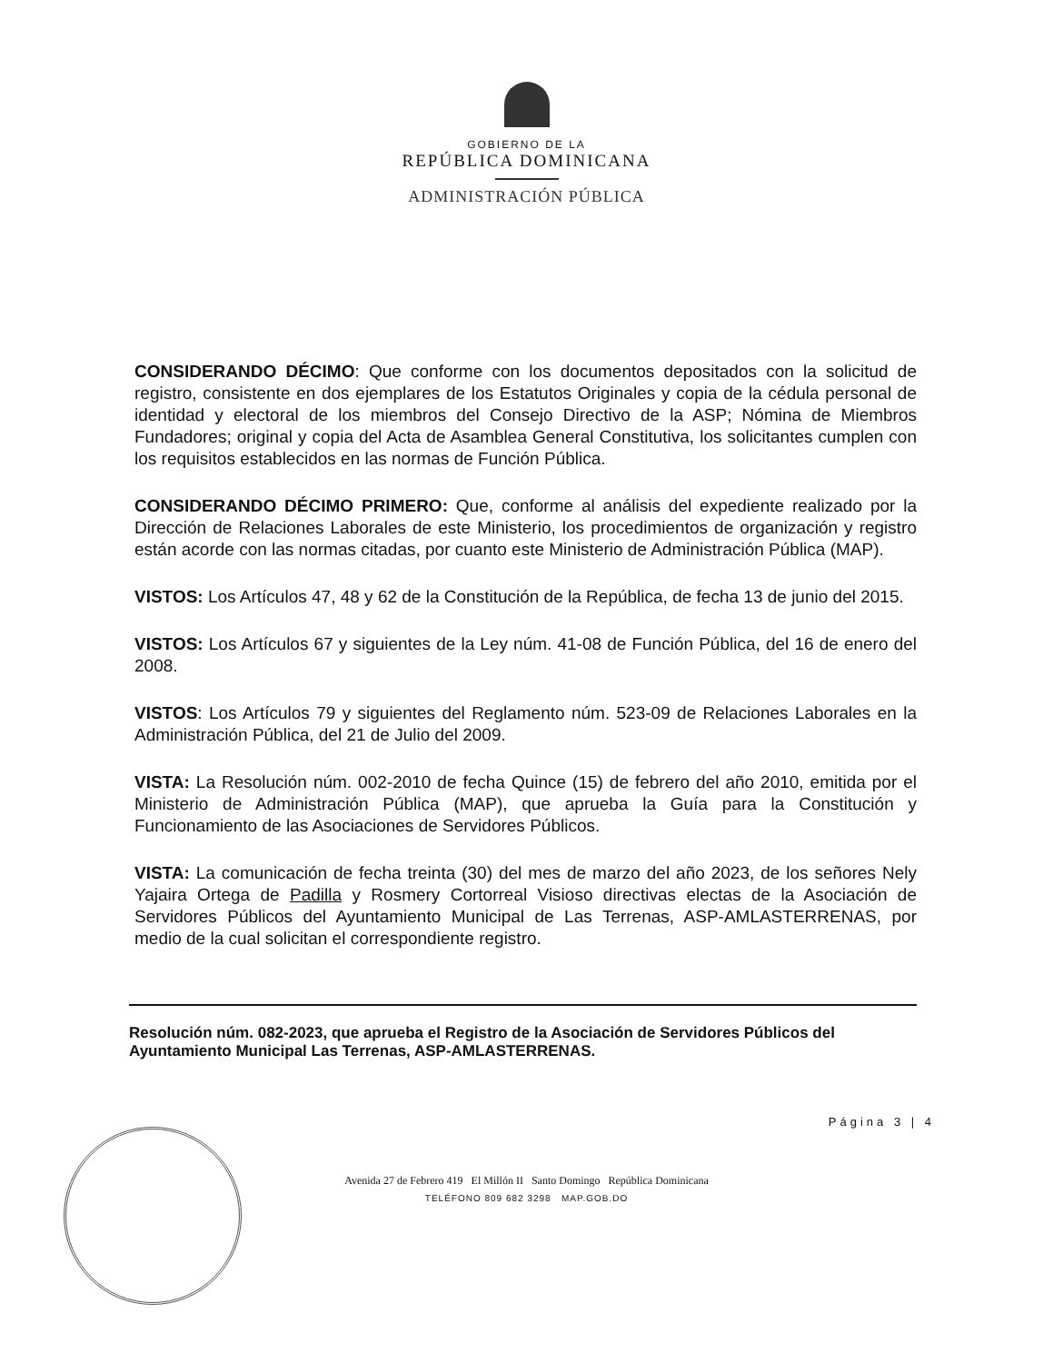GOBIERNO DE LA
REPÚBLICA DOMINICANA
ADMINISTRACIÓN PÚBLICA
CONSIDERANDO DÉCIMO: Que conforme con los documentos depositados con la solicitud de registro, consistente en dos ejemplares de los Estatutos Originales y copia de la cédula personal de identidad y electoral de los miembros del Consejo Directivo de la ASP; Nómina de Miembros Fundadores; original y copia del Acta de Asamblea General Constitutiva, los solicitantes cumplen con los requisitos establecidos en las normas de Función Pública.
CONSIDERANDO DÉCIMO PRIMERO: Que, conforme al análisis del expediente realizado por la Dirección de Relaciones Laborales de este Ministerio, los procedimientos de organización y registro están acorde con las normas citadas, por cuanto este Ministerio de Administración Pública (MAP).
VISTOS: Los Artículos 47, 48 y 62 de la Constitución de la República, de fecha 13 de junio del 2015.
VISTOS: Los Artículos 67 y siguientes de la Ley núm. 41-08 de Función Pública, del 16 de enero del 2008.
VISTOS: Los Artículos 79 y siguientes del Reglamento núm. 523-09 de Relaciones Laborales en la Administración Pública, del 21 de Julio del 2009.
VISTA: La Resolución núm. 002-2010 de fecha Quince (15) de febrero del año 2010, emitida por el Ministerio de Administración Pública (MAP), que aprueba la Guía para la Constitución y Funcionamiento de las Asociaciones de Servidores Públicos.
VISTA: La comunicación de fecha treinta (30) del mes de marzo del año 2023, de los señores Nely Yajaira Ortega de Padilla y Rosmery Cortorreal Visioso directivas electas de la Asociación de Servidores Públicos del Ayuntamiento Municipal de Las Terrenas, ASP-AMLASTERRENAS, por medio de la cual solicitan el correspondiente registro.
Resolución núm. 082-2023, que aprueba el Registro de la Asociación de Servidores Públicos del Ayuntamiento Municipal Las Terrenas, ASP-AMLASTERRENAS.
Página 3 | 4
Avenida 27 de Febrero 419 El Millón II Santo Domingo República Dominicana
TELÉFONO 809 682 3298 MAP.GOB.DO